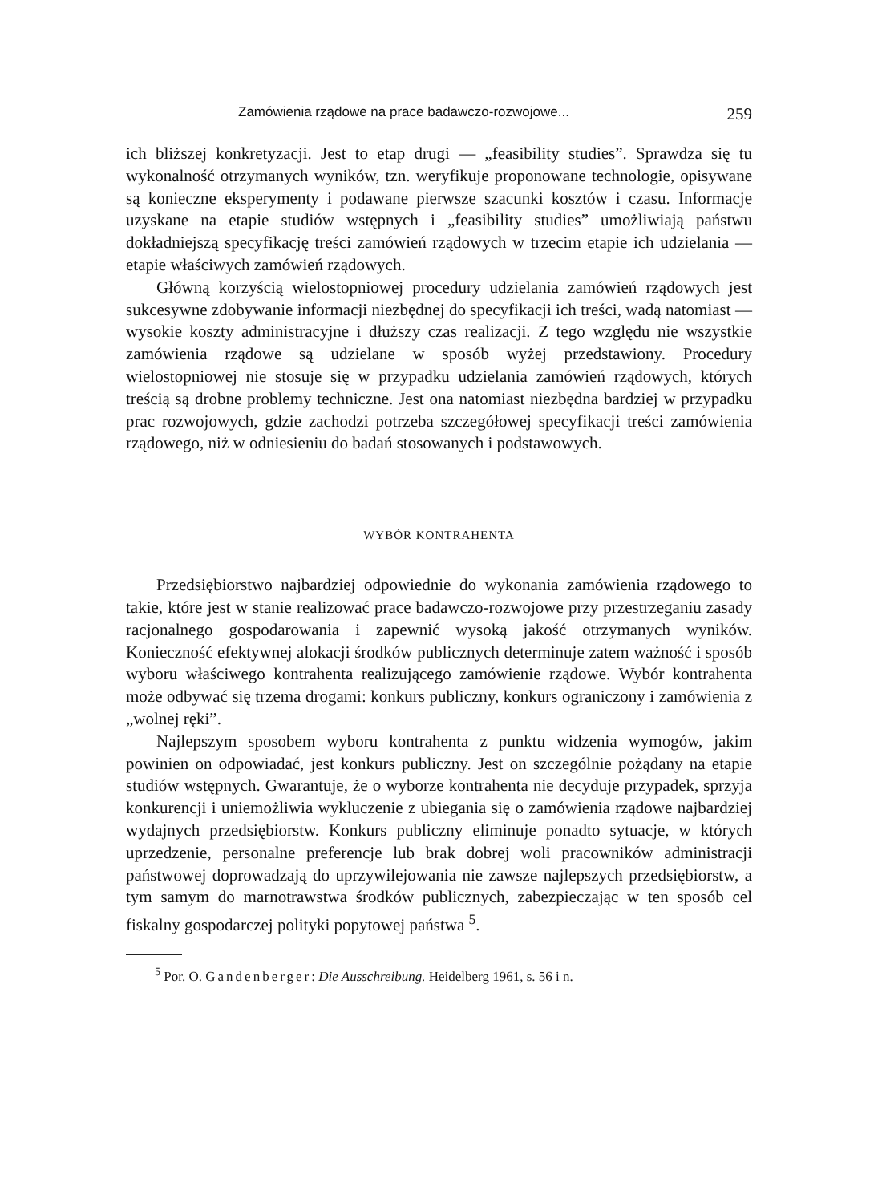Zamówienia rządowe na prace badawczo-rozwojowe... 259
ich bliższej konkretyzacji. Jest to etap drugi — „feasibility studies”. Sprawdza się tu wykonalność otrzymanych wyników, tzn. weryfikuje proponowane technologie, opisywane są konieczne eksperymenty i podawane pierwsze szacunki kosztów i czasu. Informacje uzyskane na etapie studiów wstępnych i „feasibility studies” umożliwiają państwu dokładniejszą specyfikację treści zamówień rządowych w trzecim etapie ich udzielania — etapie właściwych zamówień rządowych.
Główną korzyścią wielostopniowej procedury udzielania zamówień rządowych jest sukcesywne zdobywanie informacji niezbędnej do specyfikacji ich treści, wadą natomiast — wysokie koszty administracyjne i dłuższy czas realizacji. Z tego względu nie wszystkie zamówienia rządowe są udzielane w sposób wyżej przedstawiony. Procedury wielostopniowej nie stosuje się w przypadku udzielania zamówień rządowych, których treścią są drobne problemy techniczne. Jest ona natomiast niezbędna bardziej w przypadku prac rozwojowych, gdzie zachodzi potrzeba szczegółowej specyfikacji treści zamówienia rządowego, niż w odniesieniu do badań stosowanych i podstawowych.
WYBÓR KONTRAHENTA
Przedsiębiorstwo najbardziej odpowiednie do wykonania zamówienia rządowego to takie, które jest w stanie realizować prace badawczo-rozwojowe przy przestrzeganiu zasady racjonalnego gospodarowania i zapewnić wysoką jakość otrzymanych wyników. Konieczność efektywnej alokacji środków publicznych determinuje zatem ważność i sposób wyboru właściwego kontrahenta realizującego zamówienie rządowe. Wybór kontrahenta może odbywać się trzema drogami: konkurs publiczny, konkurs ograniczony i zamówienia z „wolnej ręki”.
Najlepszym sposobem wyboru kontrahenta z punktu widzenia wymogów, jakim powinien on odpowiadać, jest konkurs publiczny. Jest on szczególnie pożądany na etapie studiów wstępnych. Gwarantuje, że o wyborze kontrahenta nie decyduje przypadek, sprzyja konkurencji i uniemożliwia wykluczenie z ubiegania się o zamówienia rządowe najbardziej wydajnych przedsiębiorstw. Konkurs publiczny eliminuje ponadto sytuacje, w których uprzedzenie, personalne preferencje lub brak dobrej woli pracowników administracji państwowej doprowadzają do uprzywilejowania nie zawsze najlepszych przedsiębiorstw, a tym samym do marnotrawstwa środków publicznych, zabezpieczając w ten sposób cel fiskalny gospodarczej polityki popytowej państwa <sup>5</sup>.
<sup>5</sup> Por. O. Gandenberger: Die Ausschreibung. Heidelberg 1961, s. 56 i n.